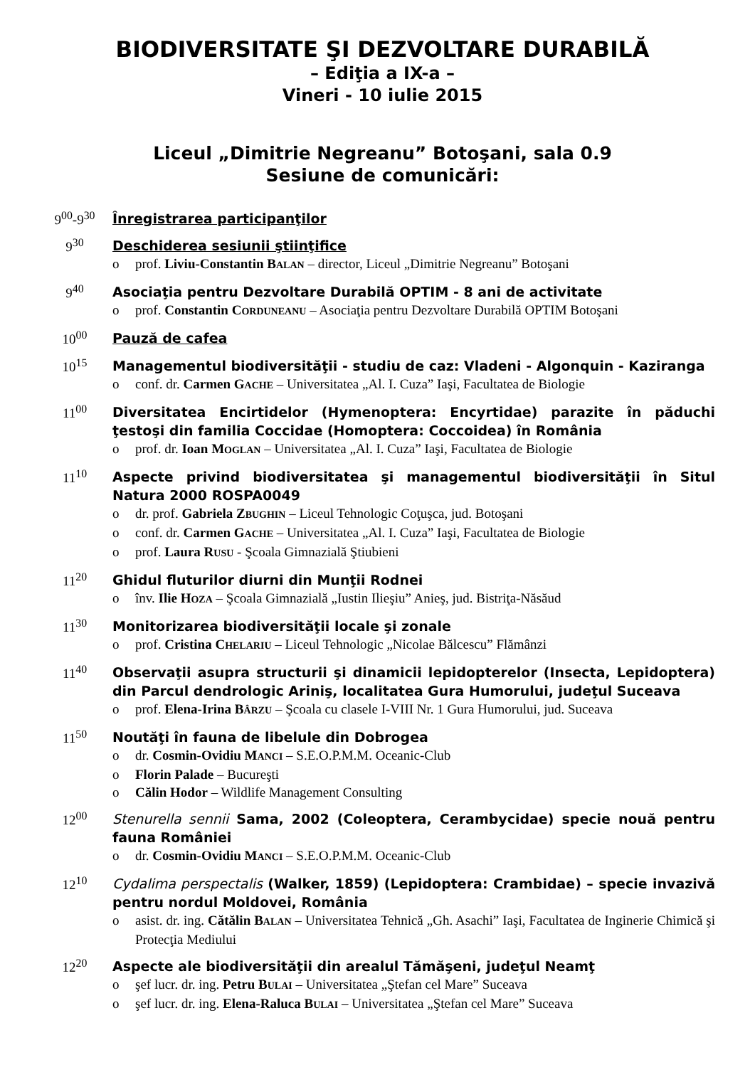BIODIVERSITATE ŞI DEZVOLTARE DURABILĂ
– Ediţia a IX-a –
Vineri - 10 iulie 2015
Liceul „Dimitrie Negreanu” Botoşani, sala 0.9
Sesiune de comunicări:
9<sup>00</sup>-9<sup>30</sup>
Înregistrarea participanţilor
9<sup>30</sup>
Deschiderea sesiunii ştiinţifice
o prof. Liviu-Constantin BALAN – director, Liceul „Dimitrie Negreanu” Botoşani
9<sup>40</sup>
Asociaţia pentru Dezvoltare Durabilă OPTIM - 8 ani de activitate
o prof. Constantin CORDUNEANU – Asociaţia pentru Dezvoltare Durabilă OPTIM Botoşani
10<sup>00</sup>
Pauză de cafea
10<sup>15</sup>
Managementul biodiversităţii - studiu de caz: Vladeni - Algonquin - Kaziranga
o conf. dr. Carmen GACHE – Universitatea „Al. I. Cuza” Iaşi, Facultatea de Biologie
11<sup>00</sup>
Diversitatea Encirtidelor (Hymenoptera: Encyrtidae) parazite în păduchi ţestoşi din familia Coccidae (Homoptera: Coccoidea) în România
o prof. dr. Ioan MOGLAN – Universitatea „Al. I. Cuza” Iaşi, Facultatea de Biologie
11<sup>10</sup>
Aspecte privind biodiversitatea şi managementul biodiversităţii în Situl Natura 2000 ROSPA0049
o dr. prof. Gabriela ZBUGHIN – Liceul Tehnologic Coţuşca, jud. Botoşani
o conf. dr. Carmen GACHE – Universitatea „Al. I. Cuza” Iaşi, Facultatea de Biologie
o prof. Laura RUSU - Şcoala Gimnazială Ştiubieni
11<sup>20</sup>
Ghidul fluturilor diurni din Munţii Rodnei
o înv. Ilie HOZA – Şcoala Gimnazială „Iustin Ilieşiu” Anieş, jud. Bistriţa-Năsăud
11<sup>30</sup>
Monitorizarea biodiversităţii locale şi zonale
o prof. Cristina CHELARIU – Liceul Tehnologic „Nicolae Bălcescu” Flămânzi
11<sup>40</sup>
Observaţii asupra structurii şi dinamicii lepidopterelor (Insecta, Lepidoptera) din Parcul dendrologic Ariniş, localitatea Gura Humorului, judeţul Suceava
o prof. Elena-Irina BÂRZU – Şcoala cu clasele I-VIII Nr. 1 Gura Humorului, jud. Suceava
11<sup>50</sup>
Noutăţi în fauna de libelule din Dobrogea
o dr. Cosmin-Ovidiu MANCI – S.E.O.P.M.M. Oceanic-Club
o Florin Palade – Bucureşti
o Călin Hodor – Wildlife Management Consulting
12<sup>00</sup>
Stenurella sennii Sama, 2002 (Coleoptera, Cerambycidae) specie nouă pentru fauna României
o dr. Cosmin-Ovidiu MANCI – S.E.O.P.M.M. Oceanic-Club
12<sup>10</sup>
Cydalima perspectalis (Walker, 1859) (Lepidoptera: Crambidae) – specie invazivă pentru nordul Moldovei, România
o asist. dr. ing. Cătălin BALAN – Universitatea Tehnică „Gh. Asachi” Iaşi, Facultatea de Inginerie Chimică şi Protecţia Mediului
12<sup>20</sup>
Aspecte ale biodiversităţii din arealul Tămăşeni, judeţul Neamţ
o şef lucr. dr. ing. Petru BULAI – Universitatea „Ştefan cel Mare” Suceava
o şef lucr. dr. ing. Elena-Raluca BULAI – Universitatea „Ştefan cel Mare” Suceava